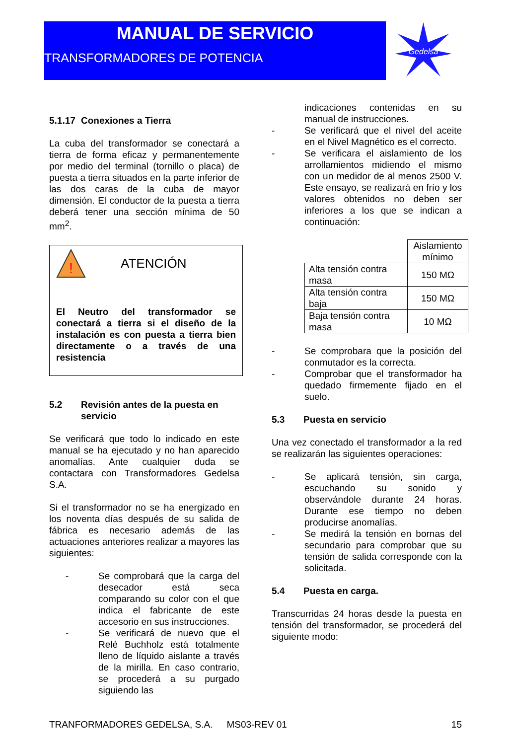MANUAL DE SERVICIO
TRANSFORMADORES DE POTENCIA
Gedelsa
5.1.17 Conexiones a Tierra
La cuba del transformador se conectará a tierra de forma eficaz y permanentemente por medio del terminal (tornillo o placa) de puesta a tierra situados en la parte inferior de las dos caras de la cuba de mayor dimensión. El conductor de la puesta a tierra deberá tener una sección mínima de 50 mm<sup>2</sup>.
!
ATENCIÓN
El Neutro del transformador se conectará a tierra si el diseño de la instalación es con puesta a tierra bien directamente o a través de una resistencia
5.2 Revisión antes de la puesta en servicio
Se verificará que todo lo indicado en este manual se ha ejecutado y no han aparecido anomalías. Ante cualquier duda se contactara con Transformadores Gedelsa S.A.
Si el transformador no se ha energizado en los noventa días después de su salida de fábrica es necesario además de las actuaciones anteriores realizar a mayores las siguientes:
- Se comprobará que la carga del desecador está seca comparando su color con el que indica el fabricante de este accesorio en sus instrucciones.
- Se verificará de nuevo que el Relé Buchholz está totalmente lleno de líquido aislante a través de la mirilla. En caso contrario, se procederá a su purgado siguiendo las
indicaciones contenidas en su manual de instrucciones.
- Se verificará que el nivel del aceite en el Nivel Magnético es el correcto.
- Se verificara el aislamiento de los arrollamientos midiendo el mismo con un medidor de al menos 2500 V. Este ensayo, se realizará en frío y los valores obtenidos no deben ser inferiores a los que se indican a continuación:
| | Aislamiento mínimo |
| Alta tensión contra masa | 150 MΩ |
| Alta tensión contra baja | 150 MΩ |
| Baja tensión contra masa | 10 MΩ |
- Se comprobara que la posición del conmutador es la correcta.
- Comprobar que el transformador ha quedado firmemente fijado en el suelo.
5.3 Puesta en servicio
Una vez conectado el transformador a la red se realizarán las siguientes operaciones:
- Se aplicará tensión, sin carga, escuchando su sonido y observándole durante 24 horas. Durante ese tiempo no deben producirse anomalías.
- Se medirá la tensión en bornas del secundario para comprobar que su tensión de salida corresponde con la solicitada.
5.4 Puesta en carga.
Transcurridas 24 horas desde la puesta en tensión del transformador, se procederá del siguiente modo:
TRANFORMADORES GEDELSA, S.A. MS03-REV 01 15